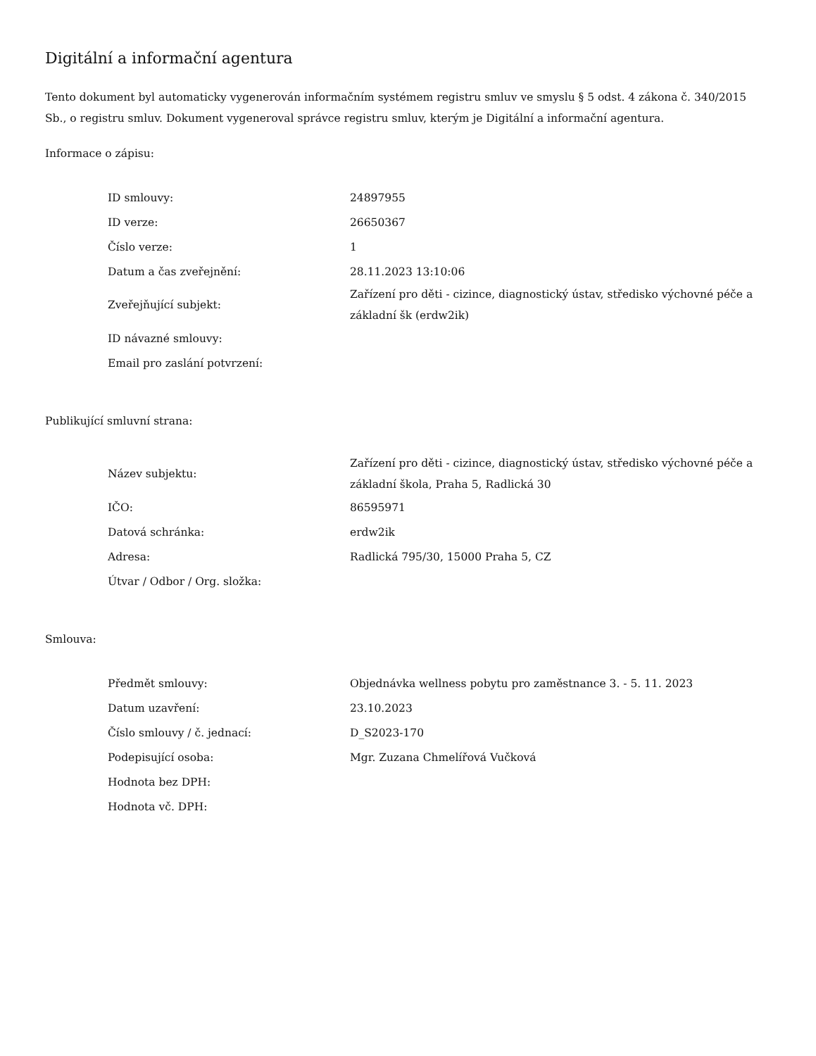Digitální a informační agentura
Tento dokument byl automaticky vygenerován informačním systémem registru smluv ve smyslu § 5 odst. 4 zákona č. 340/2015 Sb., o registru smluv. Dokument vygeneroval správce registru smluv, kterým je Digitální a informační agentura.
Informace o zápisu:
| ID smlouvy: | 24897955 |
| ID verze: | 26650367 |
| Číslo verze: | 1 |
| Datum a čas zveřejnění: | 28.11.2023 13:10:06 |
| Zveřejňující subjekt: | Zařízení pro děti - cizince, diagnostický ústav, středisko výchovné péče a základní šk (erdw2ik) |
| ID návazné smlouvy: | |
| Email pro zaslání potvrzení: | |
Publikující smluvní strana:
| Název subjektu: | Zařízení pro děti - cizince, diagnostický ústav, středisko výchovné péče a základní škola, Praha 5, Radlická 30 |
| IČO: | 86595971 |
| Datová schránka: | erdw2ik |
| Adresa: | Radlická 795/30, 15000 Praha 5, CZ |
| Útvar / Odbor / Org. složka: | |
Smlouva:
| Předmět smlouvy: | Objednávka wellness pobytu pro zaměstnance 3. - 5. 11. 2023 |
| Datum uzavření: | 23.10.2023 |
| Číslo smlouvy / č. jednací: | D_S2023-170 |
| Podepisující osoba: | Mgr. Zuzana Chmelířová Vučková |
| Hodnota bez DPH: | |
| Hodnota vč. DPH: | |